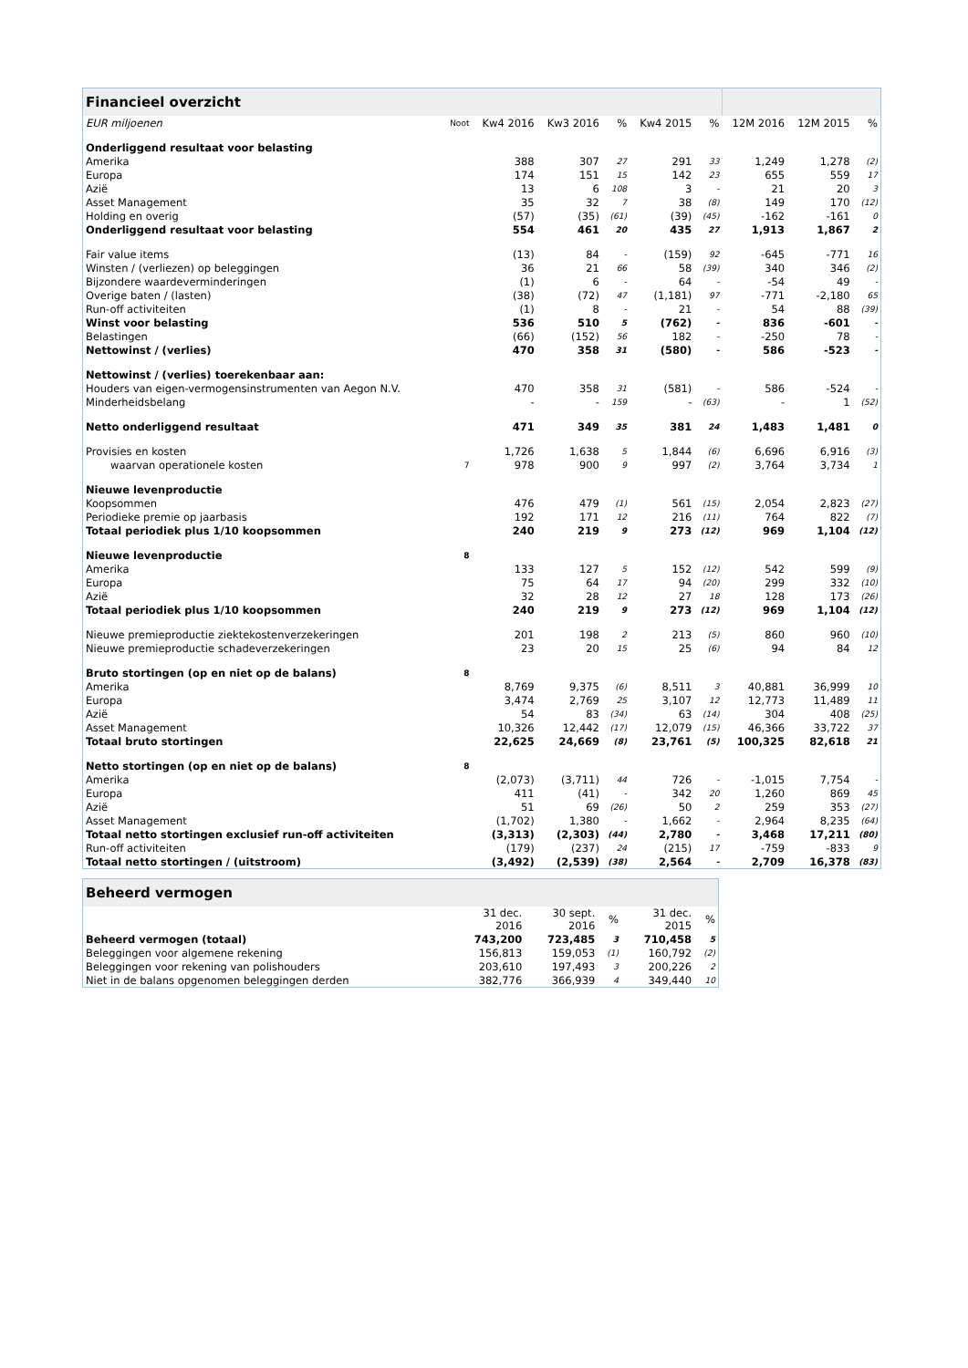| Financieel overzicht | | | | | | | | | |
| EUR miljoenen | Noot | Kw4 2016 | Kw3 2016 | % | Kw4 2015 | % | 12M 2016 | 12M 2015 | % |
| Onderliggend resultaat voor belasting | | | | | | | | | |
| Amerika | | 388 | 307 | 27 | 291 | 33 | 1,249 | 1,278 | (2) |
| Europa | | 174 | 151 | 15 | 142 | 23 | 655 | 559 | 17 |
| Azië | | 13 | 6 | 108 | 3 | - | 21 | 20 | 3 |
| Asset Management | | 35 | 32 | 7 | 38 | (8) | 149 | 170 | (12) |
| Holding en overig | | (57) | (35) | (61) | (39) | (45) | -162 | -161 | 0 |
| Onderliggend resultaat voor belasting | | 554 | 461 | 20 | 435 | 27 | 1,913 | 1,867 | 2 |
| Fair value items | | (13) | 84 | - | (159) | 92 | -645 | -771 | 16 |
| Winsten / (verliezen) op beleggingen | | 36 | 21 | 66 | 58 | (39) | 340 | 346 | (2) |
| Bijzondere waardeverminderingen | | (1) | 6 | - | 64 | - | -54 | 49 | - |
| Overige baten / (lasten) | | (38) | (72) | 47 | (1,181) | 97 | -771 | -2,180 | 65 |
| Run-off activiteiten | | (1) | 8 | - | 21 | - | 54 | 88 | (39) |
| Winst voor belasting | | 536 | 510 | 5 | (762) | - | 836 | -601 | - |
| Belastingen | | (66) | (152) | 56 | 182 | - | -250 | 78 | - |
| Nettowinst / (verlies) | | 470 | 358 | 31 | (580) | - | 586 | -523 | - |
| Nettowinst / (verlies) toerekenbaar aan: | | | | | | | | | |
| Houders van eigen-vermogensinstrumenten van Aegon N.V. | | 470 | 358 | 31 | (581) | - | 586 | -524 | - |
| Minderheidsbelang | | - | - | 159 | - | (63) | - | 1 | (52) |
| Netto onderliggend resultaat | | 471 | 349 | 35 | 381 | 24 | 1,483 | 1,481 | 0 |
| Provisies en kosten | | 1,726 | 1,638 | 5 | 1,844 | (6) | 6,696 | 6,916 | (3) |
| waarvan operationele kosten | 7 | 978 | 900 | 9 | 997 | (2) | 3,764 | 3,734 | 1 |
| Nieuwe levenproductie | | | | | | | | | |
| Koopsommen | | 476 | 479 | (1) | 561 | (15) | 2,054 | 2,823 | (27) |
| Periodieke premie op jaarbasis | | 192 | 171 | 12 | 216 | (11) | 764 | 822 | (7) |
| Totaal periodiek plus 1/10 koopsommen | | 240 | 219 | 9 | 273 | (12) | 969 | 1,104 | (12) |
| Nieuwe levenproductie | 8 | | | | | | | | |
| Amerika | | 133 | 127 | 5 | 152 | (12) | 542 | 599 | (9) |
| Europa | | 75 | 64 | 17 | 94 | (20) | 299 | 332 | (10) |
| Azië | | 32 | 28 | 12 | 27 | 18 | 128 | 173 | (26) |
| Totaal periodiek plus 1/10 koopsommen | | 240 | 219 | 9 | 273 | (12) | 969 | 1,104 | (12) |
| Nieuwe premieproductie ziektekostenverzekeringen | | 201 | 198 | 2 | 213 | (5) | 860 | 960 | (10) |
| Nieuwe premieproductie schadeverzekeringen | | 23 | 20 | 15 | 25 | (6) | 94 | 84 | 12 |
| Bruto stortingen (op en niet op de balans) | 8 | | | | | | | | |
| Amerika | | 8,769 | 9,375 | (6) | 8,511 | 3 | 40,881 | 36,999 | 10 |
| Europa | | 3,474 | 2,769 | 25 | 3,107 | 12 | 12,773 | 11,489 | 11 |
| Azië | | 54 | 83 | (34) | 63 | (14) | 304 | 408 | (25) |
| Asset Management | | 10,326 | 12,442 | (17) | 12,079 | (15) | 46,366 | 33,722 | 37 |
| Totaal bruto stortingen | | 22,625 | 24,669 | (8) | 23,761 | (5) | 100,325 | 82,618 | 21 |
| Netto stortingen (op en niet op de balans) | 8 | | | | | | | | |
| Amerika | | (2,073) | (3,711) | 44 | 726 | - | -1,015 | 7,754 | - |
| Europa | | 411 | (41) | - | 342 | 20 | 1,260 | 869 | 45 |
| Azië | | 51 | 69 | (26) | 50 | 2 | 259 | 353 | (27) |
| Asset Management | | (1,702) | 1,380 | - | 1,662 | - | 2,964 | 8,235 | (64) |
| Totaal netto stortingen exclusief run-off activiteiten | | (3,313) | (2,303) | (44) | 2,780 | - | 3,468 | 17,211 | (80) |
| Run-off activiteiten | | (179) | (237) | 24 | (215) | 17 | -759 | -833 | 9 |
| Totaal netto stortingen / (uitstroom) | | (3,492) | (2,539) | (38) | 2,564 | - | 2,709 | 16,378 | (83) |
| Beheerd vermogen | | | | | |
| | 31 dec. 2016 | 30 sept. 2016 | % | 31 dec. 2015 | % |
| Beheerd vermogen (totaal) | 743,200 | 723,485 | 3 | 710,458 | 5 |
| Beleggingen voor algemene rekening | 156,813 | 159,053 | (1) | 160,792 | (2) |
| Beleggingen voor rekening van polishouders | 203,610 | 197,493 | 3 | 200,226 | 2 |
| Niet in de balans opgenomen beleggingen derden | 382,776 | 366,939 | 4 | 349,440 | 10 |